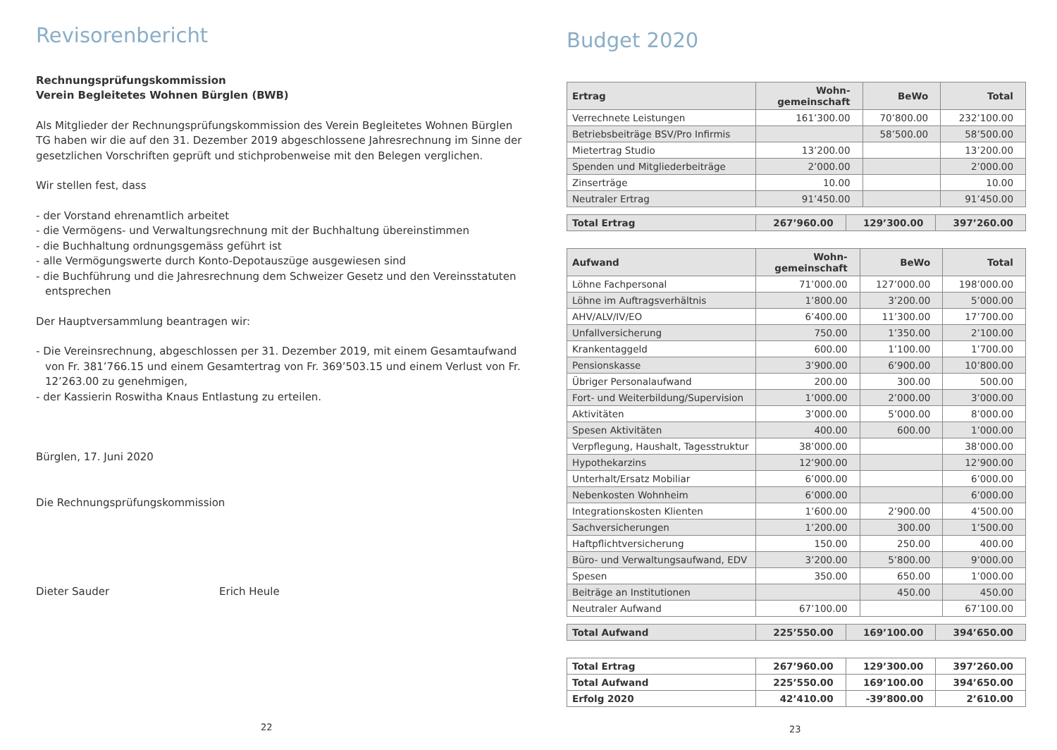Revisorenbericht
Rechnungsprüfungskommission
Verein Begleitetes Wohnen Bürglen (BWB)
Als Mitglieder der Rechnungsprüfungskommission des Verein Begleitetes Wohnen Bürglen TG haben wir die auf den 31. Dezember 2019 abgeschlossene Jahresrechnung im Sinne der gesetzlichen Vorschriften geprüft und stichprobenweise mit den Belegen verglichen.
Wir stellen fest, dass
- der Vorstand ehrenamtlich arbeitet
- die Vermögens- und Verwaltungsrechnung mit der Buchhaltung übereinstimmen
- die Buchhaltung ordnungsgemäss geführt ist
- alle Vermögungswerte durch Konto-Depotauszüge ausgewiesen sind
- die Buchführung und die Jahresrechnung dem Schweizer Gesetz und den Vereinsstatuten entsprechen
Der Hauptversammlung beantragen wir:
- Die Vereinsrechnung, abgeschlossen per 31. Dezember 2019, mit einem Gesamtaufwand von Fr. 381’766.15 und einem Gesamtertrag von Fr. 369’503.15 und einem Verlust von Fr. 12’263.00 zu genehmigen,
- der Kassierin Roswitha Knaus Entlastung zu erteilen.
Bürglen, 17. Juni 2020
Die Rechnungsprüfungskommission
Dieter Sauder Erich Heule
22
Budget 2020
| Ertrag | Wohn- gemeinschaft | BeWo | Total |
| --- | --- | --- | --- |
| Verrechnete Leistungen | 161’300.00 | 70’800.00 | 232’100.00 |
| Betriebsbeiträge BSV/Pro Infirmis | | 58’500.00 | 58’500.00 |
| Mietertrag Studio | 13’200.00 | | 13’200.00 |
| Spenden und Mitgliederbeiträge | 2’000.00 | | 2’000.00 |
| Zinserträge | 10.00 | | 10.00 |
| Neutraler Ertrag | 91’450.00 | | 91’450.00 |
| Total Ertrag | 267’960.00 | 129’300.00 | 397’260.00 |
| Aufwand | Wohn- gemeinschaft | BeWo | Total |
| --- | --- | --- | --- |
| Löhne Fachpersonal | 71’000.00 | 127’000.00 | 198’000.00 |
| Löhne im Auftragsverhältnis | 1’800.00 | 3’200.00 | 5’000.00 |
| AHV/ALV/IV/EO | 6’400.00 | 11’300.00 | 17’700.00 |
| Unfallversicherung | 750.00 | 1’350.00 | 2’100.00 |
| Krankentaggeld | 600.00 | 1’100.00 | 1’700.00 |
| Pensionskasse | 3’900.00 | 6’900.00 | 10’800.00 |
| Übriger Personalaufwand | 200.00 | 300.00 | 500.00 |
| Fort- und Weiterbildung/Supervision | 1’000.00 | 2’000.00 | 3’000.00 |
| Aktivitäten | 3’000.00 | 5’000.00 | 8’000.00 |
| Spesen Aktivitäten | 400.00 | 600.00 | 1’000.00 |
| Verpflegung, Haushalt, Tagesstruktur | 38’000.00 | | 38’000.00 |
| Hypothekarzins | 12’900.00 | | 12’900.00 |
| Unterhalt/Ersatz Mobiliar | 6’000.00 | | 6’000.00 |
| Nebenkosten Wohnheim | 6’000.00 | | 6’000.00 |
| Integrationskosten Klienten | 1’600.00 | 2’900.00 | 4’500.00 |
| Sachversicherungen | 1’200.00 | 300.00 | 1’500.00 |
| Haftpflichtversicherung | 150.00 | 250.00 | 400.00 |
| Büro- und Verwaltungsaufwand, EDV | 3’200.00 | 5’800.00 | 9’000.00 |
| Spesen | 350.00 | 650.00 | 1’000.00 |
| Beiträge an Institutionen | | 450.00 | 450.00 |
| Neutraler Aufwand | 67’100.00 | | 67’100.00 |
| Total Aufwand | 225’550.00 | 169’100.00 | 394’650.00 |
| Total Ertrag | 267’960.00 | 129’300.00 | 397’260.00 |
| Total Aufwand | 225’550.00 | 169’100.00 | 394’650.00 |
| Erfolg 2020 | 42’410.00 | -39’800.00 | 2’610.00 |
23